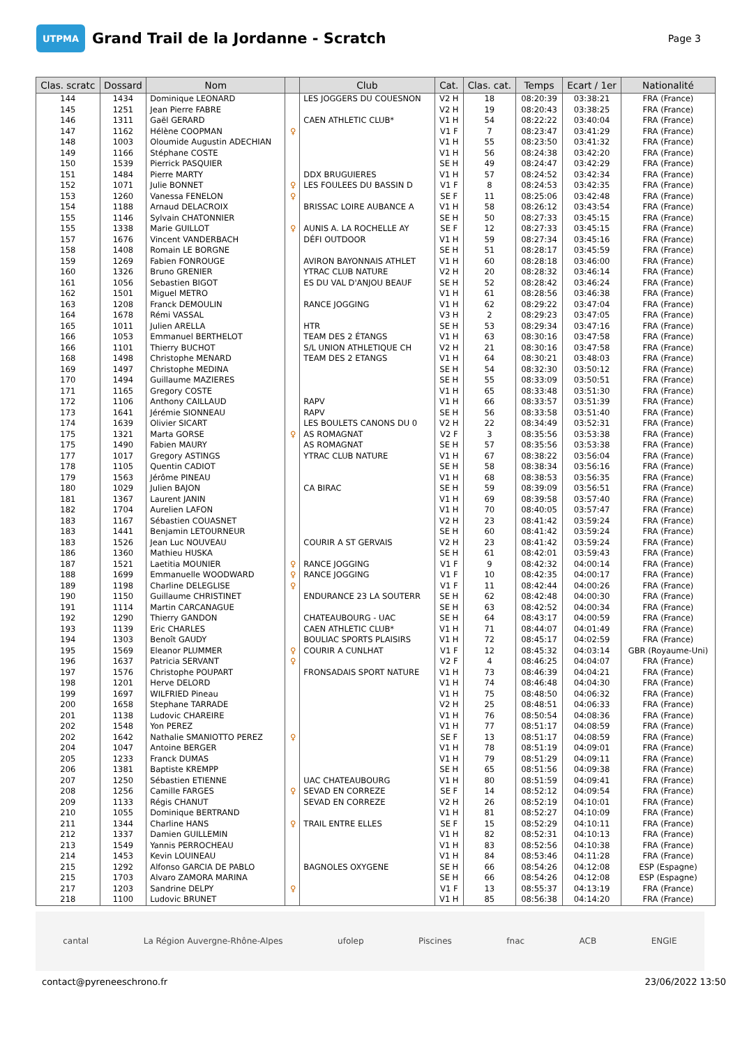UTPMA
Grand Trail de la Jordanne - Scratch
Page 3
| Clas. scratc | Dossard | Nom | | Club | Cat. | Clas. cat. | Temps | Ecart / 1er | Nationalité |
| --- | --- | --- | --- | --- | --- | --- | --- | --- | --- |
| 144 | 1434 | Dominique LEONARD | | LES JOGGERS DU COUESNON | V2 H | 18 | 08:20:39 | 03:38:21 | FRA (France) |
| 145 | 1251 | Jean Pierre FABRE | | | V2 H | 19 | 08:20:43 | 03:38:25 | FRA (France) |
| 146 | 1311 | Gaël GERARD | | CAEN ATHLETIC CLUB* | V1 H | 54 | 08:22:22 | 03:40:04 | FRA (France) |
| 147 | 1162 | Hélène COOPMAN | ♀ | | V1 F | 7 | 08:23:47 | 03:41:29 | FRA (France) |
| 148 | 1003 | Oloumide Augustin ADECHIAN | | | V1 H | 55 | 08:23:50 | 03:41:32 | FRA (France) |
| 149 | 1166 | Stéphane COSTE | | | V1 H | 56 | 08:24:38 | 03:42:20 | FRA (France) |
| 150 | 1539 | Pierrick PASQUIER | | | SE H | 49 | 08:24:47 | 03:42:29 | FRA (France) |
| 151 | 1484 | Pierre MARTY | | DDX BRUGUIERES | V1 H | 57 | 08:24:52 | 03:42:34 | FRA (France) |
| 152 | 1071 | Julie BONNET | ♀ | LES FOULEES DU BASSIN D | V1 F | 8 | 08:24:53 | 03:42:35 | FRA (France) |
| 153 | 1260 | Vanessa FENELON | ♀ | | SE F | 11 | 08:25:06 | 03:42:48 | FRA (France) |
| 154 | 1188 | Arnaud DELACROIX | | BRISSAC LOIRE AUBANCE A | V1 H | 58 | 08:26:12 | 03:43:54 | FRA (France) |
| 155 | 1146 | Sylvain CHATONNIER | | | SE H | 50 | 08:27:33 | 03:45:15 | FRA (France) |
| 155 | 1338 | Marie GUILLOT | ♀ | AUNIS A. LA ROCHELLE AY | SE F | 12 | 08:27:33 | 03:45:15 | FRA (France) |
| 157 | 1676 | Vincent VANDERBACH | | DÉFI OUTDOOR | V1 H | 59 | 08:27:34 | 03:45:16 | FRA (France) |
| 158 | 1408 | Romain LE BORGNE | | | SE H | 51 | 08:28:17 | 03:45:59 | FRA (France) |
| 159 | 1269 | Fabien FONROUGE | | AVIRON BAYONNAIS ATHLET | V1 H | 60 | 08:28:18 | 03:46:00 | FRA (France) |
| 160 | 1326 | Bruno GRENIER | | YTRAC CLUB NATURE | V2 H | 20 | 08:28:32 | 03:46:14 | FRA (France) |
| 161 | 1056 | Sebastien BIGOT | | ES DU VAL D'ANJOU BEAUF | SE H | 52 | 08:28:42 | 03:46:24 | FRA (France) |
| 162 | 1501 | Miguel METRO | | | V1 H | 61 | 08:28:56 | 03:46:38 | FRA (France) |
| 163 | 1208 | Franck DEMOULIN | | RANCE JOGGING | V1 H | 62 | 08:29:22 | 03:47:04 | FRA (France) |
| 164 | 1678 | Rémi VASSAL | | | V3 H | 2 | 08:29:23 | 03:47:05 | FRA (France) |
| 165 | 1011 | Julien ARELLA | | HTR | SE H | 53 | 08:29:34 | 03:47:16 | FRA (France) |
| 166 | 1053 | Emmanuel BERTHELOT | | TEAM DES 2 ÉTANGS | V1 H | 63 | 08:30:16 | 03:47:58 | FRA (France) |
| 166 | 1101 | Thierry BUCHOT | | S/L UNION ATHLETIQUE CH | V2 H | 21 | 08:30:16 | 03:47:58 | FRA (France) |
| 168 | 1498 | Christophe MENARD | | TEAM DES 2 ETANGS | V1 H | 64 | 08:30:21 | 03:48:03 | FRA (France) |
| 169 | 1497 | Christophe MEDINA | | | SE H | 54 | 08:32:30 | 03:50:12 | FRA (France) |
| 170 | 1494 | Guillaume MAZIERES | | | SE H | 55 | 08:33:09 | 03:50:51 | FRA (France) |
| 171 | 1165 | Gregory COSTE | | | V1 H | 65 | 08:33:48 | 03:51:30 | FRA (France) |
| 172 | 1106 | Anthony CAILLAUD | | RAPV | V1 H | 66 | 08:33:57 | 03:51:39 | FRA (France) |
| 173 | 1641 | Jérémie SIONNEAU | | RAPV | SE H | 56 | 08:33:58 | 03:51:40 | FRA (France) |
| 174 | 1639 | Olivier SICART | | LES BOULETS CANONS DU 0 | V2 H | 22 | 08:34:49 | 03:52:31 | FRA (France) |
| 175 | 1321 | Marta GORSE | ♀ | AS ROMAGNAT | V2 F | 3 | 08:35:56 | 03:53:38 | FRA (France) |
| 175 | 1490 | Fabien MAURY | | AS ROMAGNAT | SE H | 57 | 08:35:56 | 03:53:38 | FRA (France) |
| 177 | 1017 | Gregory ASTINGS | | YTRAC CLUB NATURE | V1 H | 67 | 08:38:22 | 03:56:04 | FRA (France) |
| 178 | 1105 | Quentin CADIOT | | | SE H | 58 | 08:38:34 | 03:56:16 | FRA (France) |
| 179 | 1563 | Jérôme PINEAU | | | V1 H | 68 | 08:38:53 | 03:56:35 | FRA (France) |
| 180 | 1029 | Julien BAJON | | CA BIRAC | SE H | 59 | 08:39:09 | 03:56:51 | FRA (France) |
| 181 | 1367 | Laurent JANIN | | | V1 H | 69 | 08:39:58 | 03:57:40 | FRA (France) |
| 182 | 1704 | Aurelien LAFON | | | V1 H | 70 | 08:40:05 | 03:57:47 | FRA (France) |
| 183 | 1167 | Sébastien COUASNET | | | V2 H | 23 | 08:41:42 | 03:59:24 | FRA (France) |
| 183 | 1441 | Benjamin LETOURNEUR | | | SE H | 60 | 08:41:42 | 03:59:24 | FRA (France) |
| 183 | 1526 | Jean Luc NOUVEAU | | COURIR A ST GERVAIS | V2 H | 23 | 08:41:42 | 03:59:24 | FRA (France) |
| 186 | 1360 | Mathieu HUSKA | | | SE H | 61 | 08:42:01 | 03:59:43 | FRA (France) |
| 187 | 1521 | Laetitia MOUNIER | ♀ | RANCE JOGGING | V1 F | 9 | 08:42:32 | 04:00:14 | FRA (France) |
| 188 | 1699 | Emmanuelle WOODWARD | ♀ | RANCE JOGGING | V1 F | 10 | 08:42:35 | 04:00:17 | FRA (France) |
| 189 | 1198 | Charline DELEGLISE | ♀ | | V1 F | 11 | 08:42:44 | 04:00:26 | FRA (France) |
| 190 | 1150 | Guillaume CHRISTINET | | ENDURANCE 23 LA SOUTERR | SE H | 62 | 08:42:48 | 04:00:30 | FRA (France) |
| 191 | 1114 | Martin CARCANAGUE | | | SE H | 63 | 08:42:52 | 04:00:34 | FRA (France) |
| 192 | 1290 | Thierry GANDON | | CHATEAUBOURG - UAC | SE H | 64 | 08:43:17 | 04:00:59 | FRA (France) |
| 193 | 1139 | Eric CHARLES | | CAEN ATHLETIC CLUB* | V1 H | 71 | 08:44:07 | 04:01:49 | FRA (France) |
| 194 | 1303 | Benoît GAUDY | | BOULIAC SPORTS PLAISIRS | V1 H | 72 | 08:45:17 | 04:02:59 | FRA (France) |
| 195 | 1569 | Eleanor PLUMMER | ♀ | COURIR A CUNLHAT | V1 F | 12 | 08:45:32 | 04:03:14 | GBR (Royaume-Uni) |
| 196 | 1637 | Patricia SERVANT | ♀ | | V2 F | 4 | 08:46:25 | 04:04:07 | FRA (France) |
| 197 | 1576 | Christophe POUPART | | FRONSADAIS SPORT NATURE | V1 H | 73 | 08:46:39 | 04:04:21 | FRA (France) |
| 198 | 1201 | Herve DELORD | | | V1 H | 74 | 08:46:48 | 04:04:30 | FRA (France) |
| 199 | 1697 | WILFRIED Pineau | | | V1 H | 75 | 08:48:50 | 04:06:32 | FRA (France) |
| 200 | 1658 | Stephane TARRADE | | | V2 H | 25 | 08:48:51 | 04:06:33 | FRA (France) |
| 201 | 1138 | Ludovic CHAREIRE | | | V1 H | 76 | 08:50:54 | 04:08:36 | FRA (France) |
| 202 | 1548 | Yon PEREZ | | | V1 H | 77 | 08:51:17 | 04:08:59 | FRA (France) |
| 202 | 1642 | Nathalie SMANIOTTO PEREZ | ♀ | | SE F | 13 | 08:51:17 | 04:08:59 | FRA (France) |
| 204 | 1047 | Antoine BERGER | | | V1 H | 78 | 08:51:19 | 04:09:01 | FRA (France) |
| 205 | 1233 | Franck DUMAS | | | V1 H | 79 | 08:51:29 | 04:09:11 | FRA (France) |
| 206 | 1381 | Baptiste KREMPP | | | SE H | 65 | 08:51:56 | 04:09:38 | FRA (France) |
| 207 | 1250 | Sébastien ETIENNE | | UAC CHATEAUBOURG | V1 H | 80 | 08:51:59 | 04:09:41 | FRA (France) |
| 208 | 1256 | Camille FARGES | ♀ | SEVAD EN CORREZE | SE F | 14 | 08:52:12 | 04:09:54 | FRA (France) |
| 209 | 1133 | Régis CHANUT | | SEVAD EN CORREZE | V2 H | 26 | 08:52:19 | 04:10:01 | FRA (France) |
| 210 | 1055 | Dominique BERTRAND | | | V1 H | 81 | 08:52:27 | 04:10:09 | FRA (France) |
| 211 | 1344 | Charline HANS | ♀ | TRAIL ENTRE ELLES | SE F | 15 | 08:52:29 | 04:10:11 | FRA (France) |
| 212 | 1337 | Damien GUILLEMIN | | | V1 H | 82 | 08:52:31 | 04:10:13 | FRA (France) |
| 213 | 1549 | Yannis PERROCHEAU | | | V1 H | 83 | 08:52:56 | 04:10:38 | FRA (France) |
| 214 | 1453 | Kevin LOUINEAU | | | V1 H | 84 | 08:53:46 | 04:11:28 | FRA (France) |
| 215 | 1292 | Alfonso GARCIA DE PABLO | | BAGNOLES OXYGENE | SE H | 66 | 08:54:26 | 04:12:08 | ESP (Espagne) |
| 215 | 1703 | Alvaro ZAMORA MARINA | | | SE H | 66 | 08:54:26 | 04:12:08 | ESP (Espagne) |
| 217 | 1203 | Sandrine DELPY | ♀ | | V1 F | 13 | 08:55:37 | 04:13:19 | FRA (France) |
| 218 | 1100 | Ludovic BRUNET | | | V1 H | 85 | 08:56:38 | 04:14:20 | FRA (France) |
cantal La Région Auvergne-Rhône-Alpes ufolep Piscines fnac ACB ENGIE
contact@pyreneeschrono.fr 23/06/2022 13:50